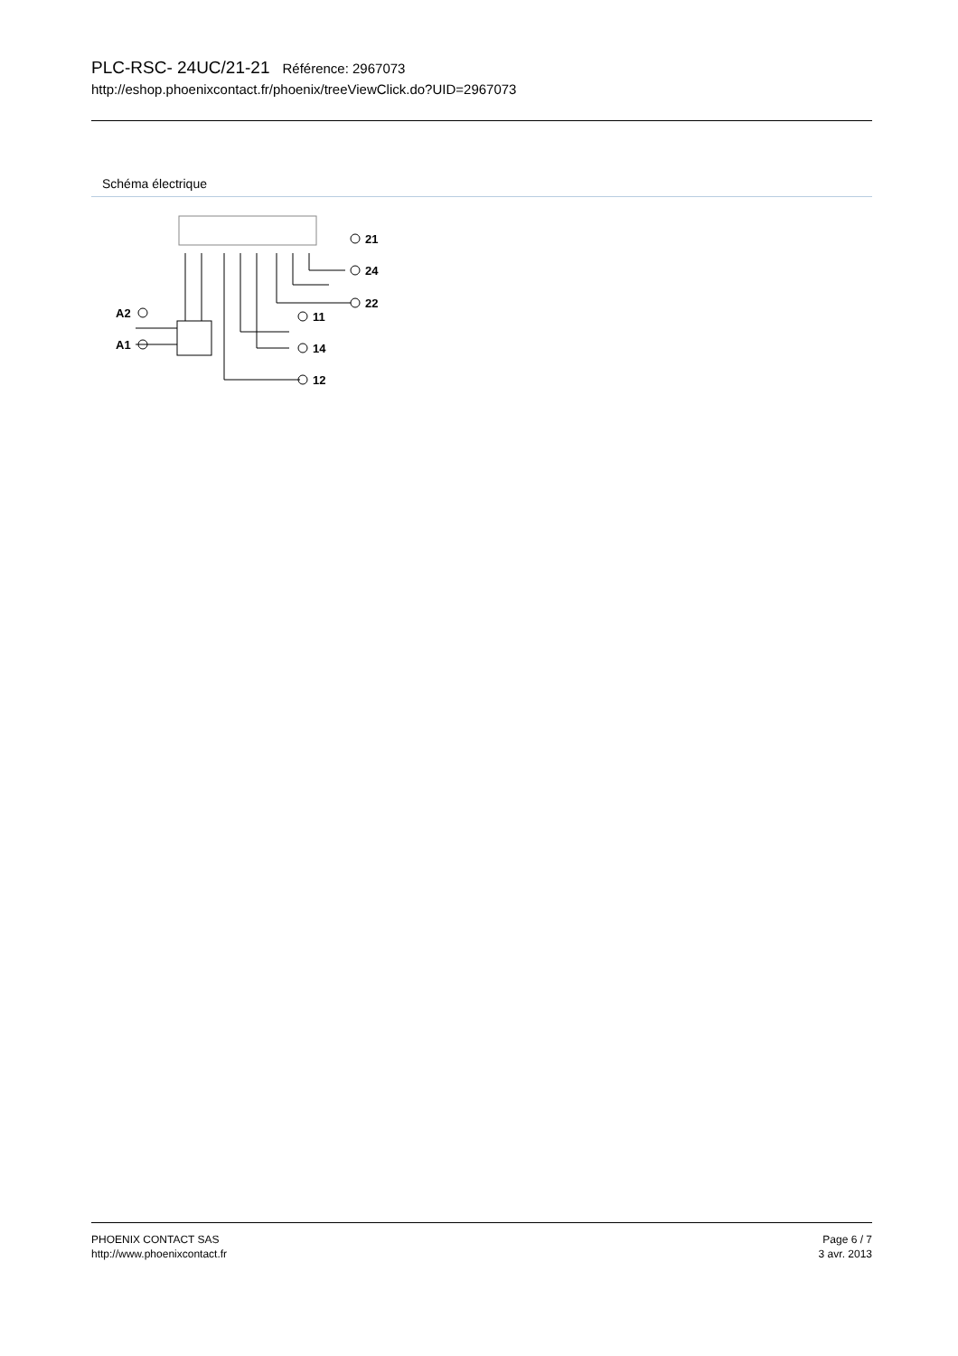PLC-RSC- 24UC/21-21 Référence: 2967073
http://eshop.phoenixcontact.fr/phoenix/treeViewClick.do?UID=2967073
Schéma électrique
21
24
22
11
14
12
A2
A1
PHOENIX CONTACT SAS
http://www.phoenixcontact.fr
Page 6 / 7
3 avr. 2013